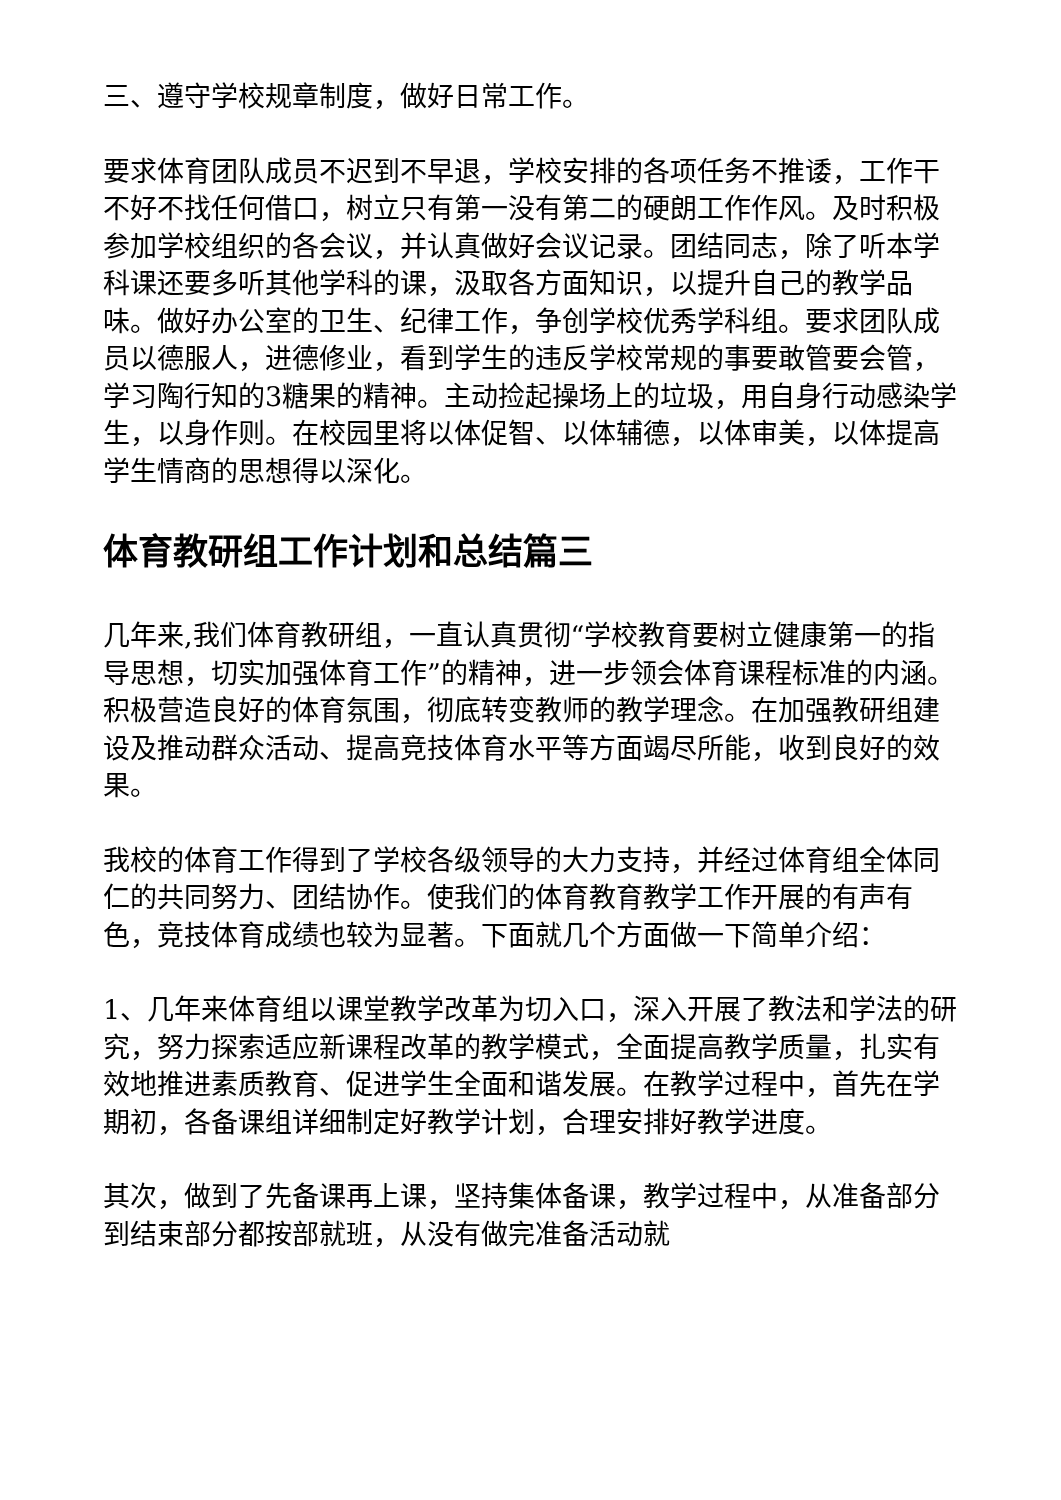三、遵守学校规章制度，做好日常工作。
要求体育团队成员不迟到不早退，学校安排的各项任务不推诿，工作干不好不找任何借口，树立只有第一没有第二的硬朗工作作风。及时积极参加学校组织的各会议，并认真做好会议记录。团结同志，除了听本学科课还要多听其他学科的课，汲取各方面知识，以提升自己的教学品味。做好办公室的卫生、纪律工作，争创学校优秀学科组。要求团队成员以德服人，进德修业，看到学生的违反学校常规的事要敢管要会管，学习陶行知的3糖果的精神。主动捡起操场上的垃圾，用自身行动感染学生，以身作则。在校园里将以体促智、以体辅德，以体审美，以体提高学生情商的思想得以深化。
体育教研组工作计划和总结篇三
几年来,我们体育教研组，一直认真贯彻“学校教育要树立健康第一的指导思想，切实加强体育工作”的精神，进一步领会体育课程标准的内涵。积极营造良好的体育氛围，彻底转变教师的教学理念。在加强教研组建设及推动群众活动、提高竞技体育水平等方面竭尽所能，收到良好的效果。
我校的体育工作得到了学校各级领导的大力支持，并经过体育组全体同仁的共同努力、团结协作。使我们的体育教育教学工作开展的有声有色，竞技体育成绩也较为显著。下面就几个方面做一下简单介绍：
1、几年来体育组以课堂教学改革为切入口，深入开展了教法和学法的研究，努力探索适应新课程改革的教学模式，全面提高教学质量，扎实有效地推进素质教育、促进学生全面和谐发展。在教学过程中，首先在学期初，各备课组详细制定好教学计划，合理安排好教学进度。
其次，做到了先备课再上课，坚持集体备课，教学过程中，从准备部分到结束部分都按部就班，从没有做完准备活动就